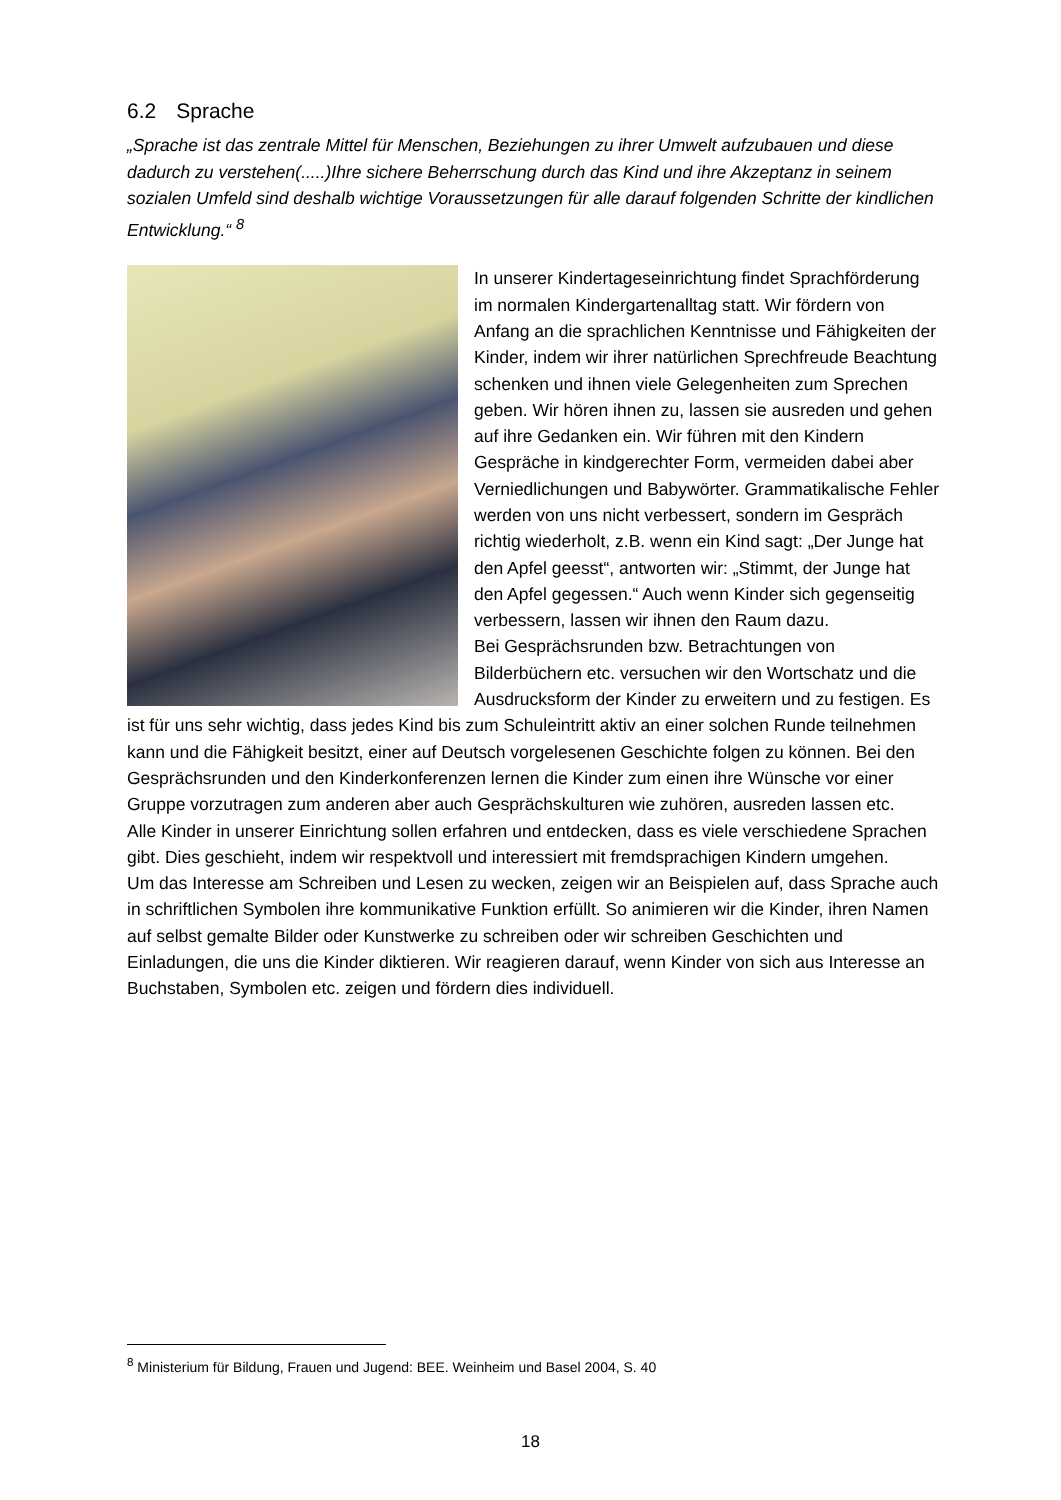6.2 Sprache
„Sprache ist das zentrale Mittel für Menschen, Beziehungen zu ihrer Umwelt aufzubauen und diese dadurch zu verstehen(.....)Ihre sichere Beherrschung durch das Kind und ihre Akzeptanz in seinem sozialen Umfeld sind deshalb wichtige Voraussetzungen für alle darauf folgenden Schritte der kindlichen Entwicklung.“ <sup>8</sup>
In unserer Kindertageseinrichtung findet Sprachförderung im normalen Kindergartenalltag statt. Wir fördern von Anfang an die sprachlichen Kenntnisse und Fähigkeiten der Kinder, indem wir ihrer natürlichen Sprechfreude Beachtung schenken und ihnen viele Gelegenheiten zum Sprechen geben. Wir hören ihnen zu, lassen sie ausreden und gehen auf ihre Gedanken ein. Wir führen mit den Kindern Gespräche in kindgerechter Form, vermeiden dabei aber Verniedlichungen und Babywörter. Grammatikalische Fehler werden von uns nicht verbessert, sondern im Gespräch richtig wiederholt, z.B. wenn ein Kind sagt: „Der Junge hat den Apfel geesst“, antworten wir: „Stimmt, der Junge hat den Apfel gegessen.“ Auch wenn Kinder sich gegenseitig verbessern, lassen wir ihnen den Raum dazu.
Bei Gesprächsrunden bzw. Betrachtungen von Bilderbüchern etc. versuchen wir den Wortschatz und die Ausdrucksform der Kinder zu erweitern und zu festigen. Es ist für uns sehr wichtig, dass jedes Kind bis zum Schuleintritt aktiv an einer solchen Runde teilnehmen kann und die Fähigkeit besitzt, einer auf Deutsch vorgelesenen Geschichte folgen zu können. Bei den Gesprächsrunden und den Kinderkonferenzen lernen die Kinder zum einen ihre Wünsche vor einer Gruppe vorzutragen zum anderen aber auch Gesprächskulturen wie zuhören, ausreden lassen etc.
Alle Kinder in unserer Einrichtung sollen erfahren und entdecken, dass es viele verschiedene Sprachen gibt. Dies geschieht, indem wir respektvoll und interessiert mit fremdsprachigen Kindern umgehen.
Um das Interesse am Schreiben und Lesen zu wecken, zeigen wir an Beispielen auf, dass Sprache auch in schriftlichen Symbolen ihre kommunikative Funktion erfüllt. So animieren wir die Kinder, ihren Namen auf selbst gemalte Bilder oder Kunstwerke zu schreiben oder wir schreiben Geschichten und Einladungen, die uns die Kinder diktieren. Wir reagieren darauf, wenn Kinder von sich aus Interesse an Buchstaben, Symbolen etc. zeigen und fördern dies individuell.
<sup>8</sup> Ministerium für Bildung, Frauen und Jugend: BEE. Weinheim und Basel 2004, S. 40
18